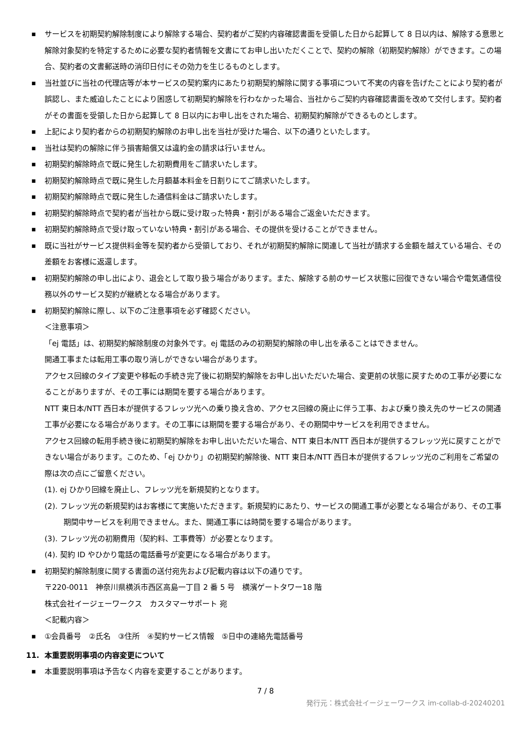■ サービスを初期契約解除制度により解除する場合、契約者がご契約内容確認書面を受領した日から起算して 8 日以内は、解除する意思と解除対象契約を特定するために必要な契約者情報を文書にてお申し出いただくことで、契約の解除（初期契約解除）ができます。この場合、契約者の文書郵送時の消印日付にその効力を生じるものとします。
■ 当社並びに当社の代理店等が本サービスの契約案内にあたり初期契約解除に関する事項について不実の内容を告げたことにより契約者が誤認し、また威迫したことにより困惑して初期契約解除を行わなかった場合、当社からご契約内容確認書面を改めて交付します。契約者がその書面を受領した日から起算して 8 日以内にお申し出をされた場合、初期契約解除ができるものとします。
■ 上記により契約者からの初期契約解除のお申し出を当社が受けた場合、以下の通りといたします。
■ 当社は契約の解除に伴う損害賠償又は違約金の請求は行いません。
■ 初期契約解除時点で既に発生した初期費用をご請求いたします。
■ 初期契約解除時点で既に発生した月額基本料金を日割りにてご請求いたします。
■ 初期契約解除時点で既に発生した通信料金はご請求いたします。
■ 初期契約解除時点で契約者が当社から既に受け取った特典・割引がある場合ご返金いただきます。
■ 初期契約解除時点で受け取っていない特典・割引がある場合、その提供を受けることができません。
■ 既に当社がサービス提供料金等を契約者から受領しており、それが初期契約解除に関連して当社が請求する金額を越えている場合、その差額をお客様に返還します。
■ 初期契約解除の申し出により、退会として取り扱う場合があります。また、解除する前のサービス状態に回復できない場合や電気通信役務以外のサービス契約が継続となる場合があります。
■ 初期契約解除に際し、以下のご注意事項を必ず確認ください。
＜注意事項＞
「ej 電話」は、初期契約解除制度の対象外です。ej 電話のみの初期契約解除の申し出を承ることはできません。
開通工事または転用工事の取り消しができない場合があります。
アクセス回線のタイプ変更や移転の手続き完了後に初期契約解除をお申し出いただいた場合、変更前の状態に戻すための工事が必要になることがありますが、その工事には期間を要する場合があります。
NTT 東日本/NTT 西日本が提供するフレッツ光への乗り換え含め、アクセス回線の廃止に伴う工事、および乗り換え先のサービスの開通工事が必要になる場合があります。その工事には期間を要する場合があり、その期間中サービスを利用できません。
アクセス回線の転用手続き後に初期契約解除をお申し出いただいた場合、NTT 東日本/NTT 西日本が提供するフレッツ光に戻すことができない場合があります。このため、「ej ひかり」の初期契約解除後、NTT 東日本/NTT 西日本が提供するフレッツ光のご利用をご希望の際は次の点にご留意ください。
(1). ej ひかり回線を廃止し、フレッツ光を新規契約となります。
(2). フレッツ光の新規契約はお客様にて実施いただきます。新規契約にあたり、サービスの開通工事が必要となる場合があり、その工事期間中サービスを利用できません。また、開通工事には時間を要する場合があります。
(3). フレッツ光の初期費用（契約料、工事費等）が必要となります。
(4). 契約 ID やひかり電話の電話番号が変更になる場合があります。
■ 初期契約解除制度に関する書面の送付宛先および記載内容は以下の通りです。
〒220-0011　神奈川県横浜市西区高島一丁目 2 番 5 号　横濱ゲートタワー18 階
株式会社イージェーワークス　カスタマーサポート 宛
＜記載内容＞
■ ①会員番号　②氏名　③住所　④契約サービス情報　⑤日中の連絡先電話番号
11. 本重要説明事項の内容変更について
■ 本重要説明事項は予告なく内容を変更することがあります。
7 / 8
発行元：株式会社イージェーワークス im-collab-d-20240201